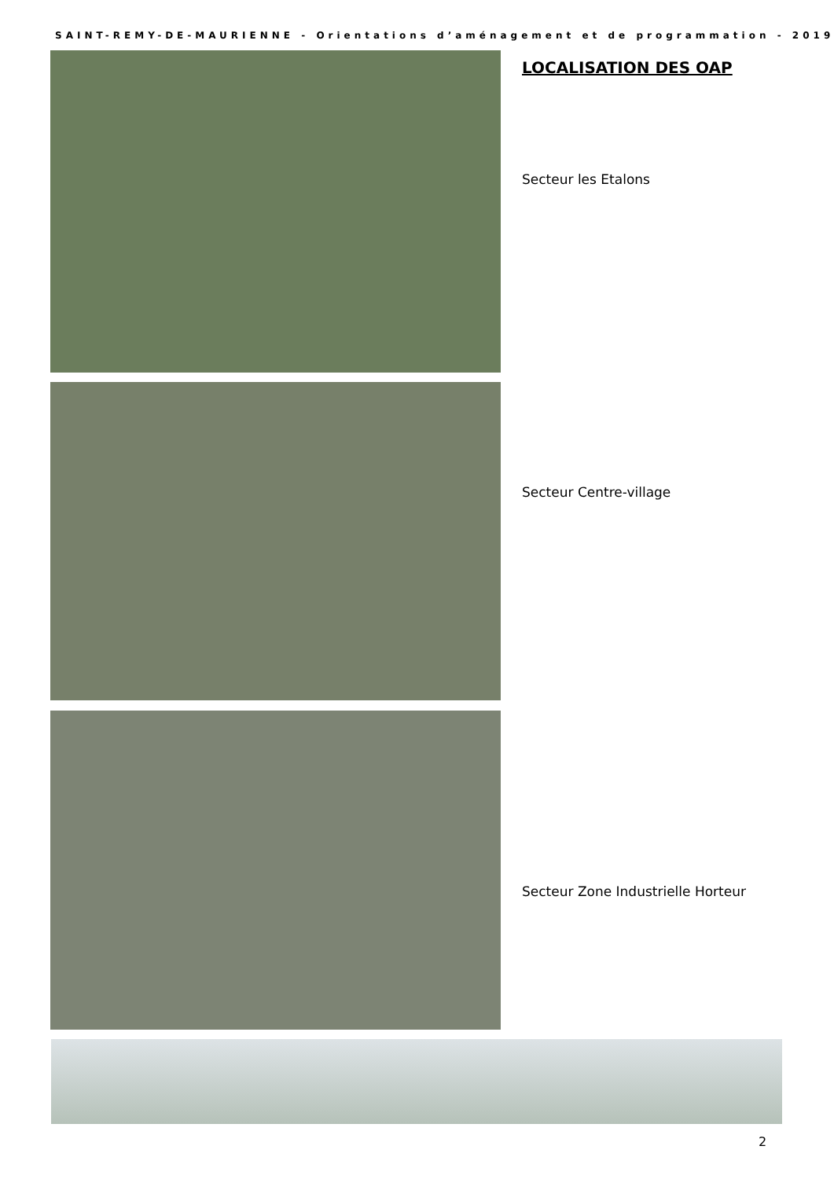SAINT-REMY-DE-MAURIENNE - Orientations d’aménagement et de programmation - 2019
LOCALISATION DES OAP
Secteur les Etalons
Secteur Centre-village
Secteur Zone Industrielle Horteur
2